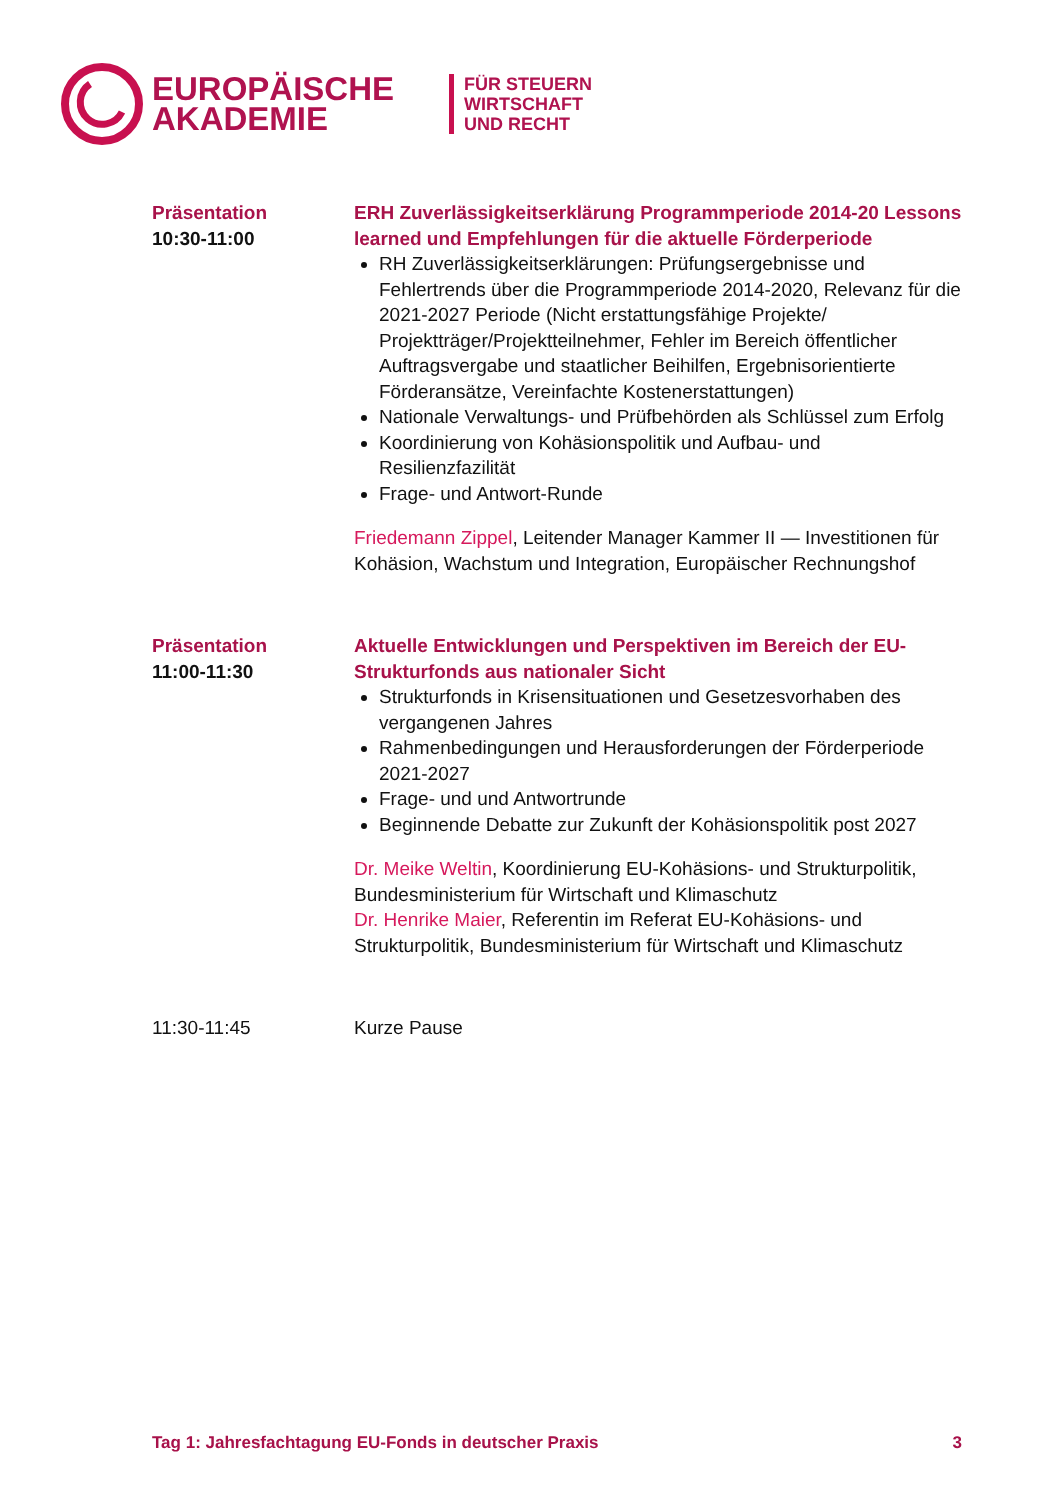EUROPÄISCHE
AKADEMIE
FÜR STEUERN
WIRTSCHAFT
UND RECHT
Präsentation
10:30-11:00
ERH Zuverlässigkeitserklärung Programmperiode 2014-20 Lessons learned und Empfehlungen für die aktuelle Förderperiode
RH Zuverlässigkeitserklärungen: Prüfungsergebnisse und Fehlertrends über die Programmperiode 2014-2020, Relevanz für die 2021-2027 Periode (Nicht erstattungsfähige Projekte/ Projektträger/Projektteilnehmer, Fehler im Bereich öffentlicher Auftragsvergabe und staatlicher Beihilfen, Ergebnisorientierte Förderansätze, Vereinfachte Kostenerstattungen)
Nationale Verwaltungs- und Prüfbehörden als Schlüssel zum Erfolg
Koordinierung von Kohäsionspolitik und Aufbau- und Resilienzfazilität
Frage- und Antwort-Runde
Friedemann Zippel, Leitender Manager Kammer II — Investitionen für Kohäsion, Wachstum und Integration, Europäischer Rechnungshof
Präsentation
11:00-11:30
Aktuelle Entwicklungen und Perspektiven im Bereich der EU-Strukturfonds aus nationaler Sicht
Strukturfonds in Krisensituationen und Gesetzesvorhaben des vergangenen Jahres
Rahmenbedingungen und Herausforderungen der Förderperiode 2021-2027
Frage- und und Antwortrunde
Beginnende Debatte zur Zukunft der Kohäsionspolitik post 2027
Dr. Meike Weltin, Koordinierung EU-Kohäsions- und Strukturpolitik, Bundesministerium für Wirtschaft und Klimaschutz
Dr. Henrike Maier, Referentin im Referat EU-Kohäsions- und Strukturpolitik, Bundesministerium für Wirtschaft und Klimaschutz
11:30-11:45 Kurze Pause
Tag 1: Jahresfachtagung EU-Fonds in deutscher Praxis 3